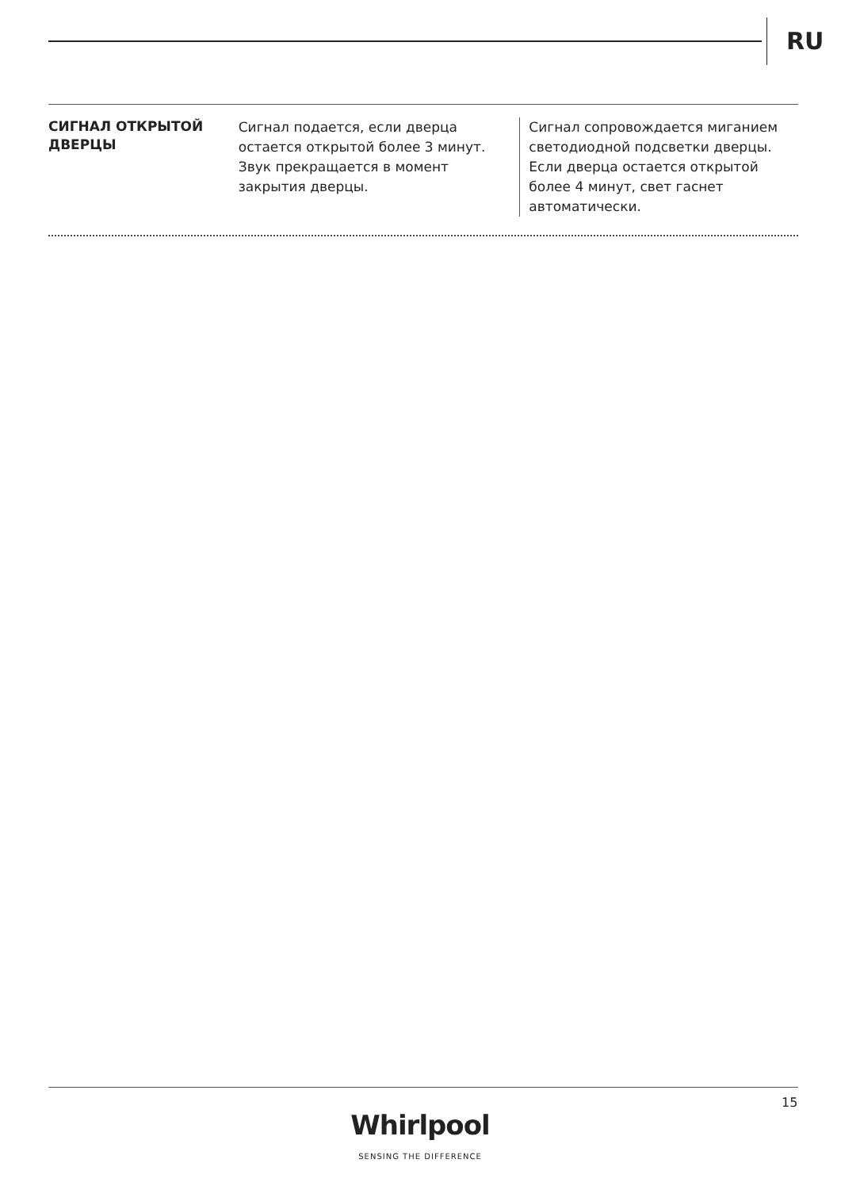RU
СИГНАЛ ОТКРЫТОЙ ДВЕРЦЫ
Сигнал подается, если дверца остается открытой более 3 минут. Звук прекращается в момент закрытия дверцы.
Сигнал сопровождается миганием светодиодной подсветки дверцы. Если дверца остается открытой более 4 минут, свет гаснет автоматически.
15
Whirlpool
SENSING THE DIFFERENCE